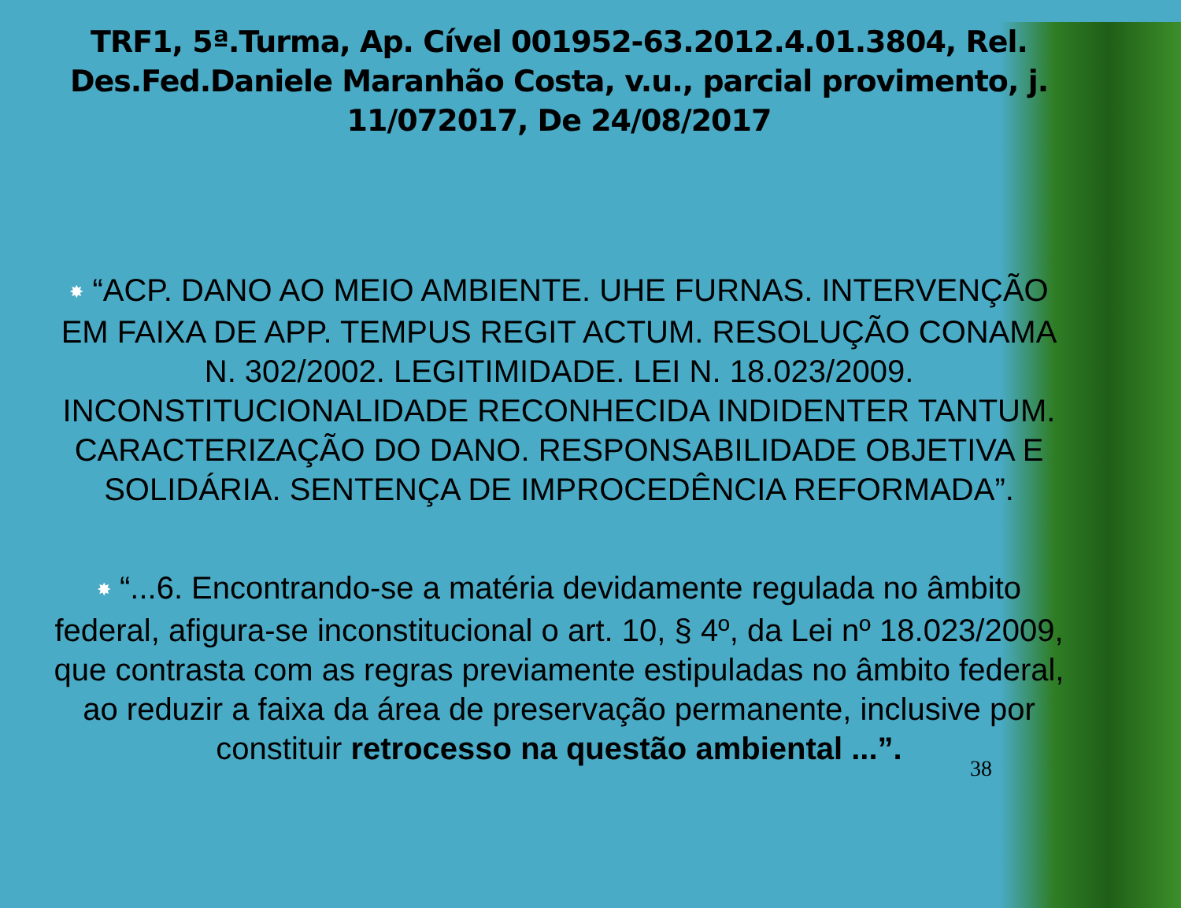TRF1, 5ª.Turma, Ap. Cível 001952-63.2012.4.01.3804, Rel. Des.Fed.Daniele Maranhão Costa, v.u., parcial provimento, j. 11/072017, De 24/08/2017
✸ “ACP. DANO AO MEIO AMBIENTE. UHE FURNAS. INTERVENÇÃO EM FAIXA DE APP. TEMPUS REGIT ACTUM. RESOLUÇÃO CONAMA N. 302/2002. LEGITIMIDADE. LEI N. 18.023/2009. INCONSTITUCIONALIDADE RECONHECIDA INDIDENTER TANTUM. CARACTERIZAÇÃO DO DANO. RESPONSABILIDADE OBJETIVA E SOLIDÁRIA. SENTENÇA DE IMPROCEDÊNCIA REFORMADA”.
✸ “...6. Encontrando-se a matéria devidamente regulada no âmbito federal, afigura-se inconstitucional o art. 10, § 4º, da Lei nº 18.023/2009, que contrasta com as regras previamente estipuladas no âmbito federal, ao reduzir a faixa da área de preservação permanente, inclusive por constituir retrocesso na questão ambiental ...”.
38